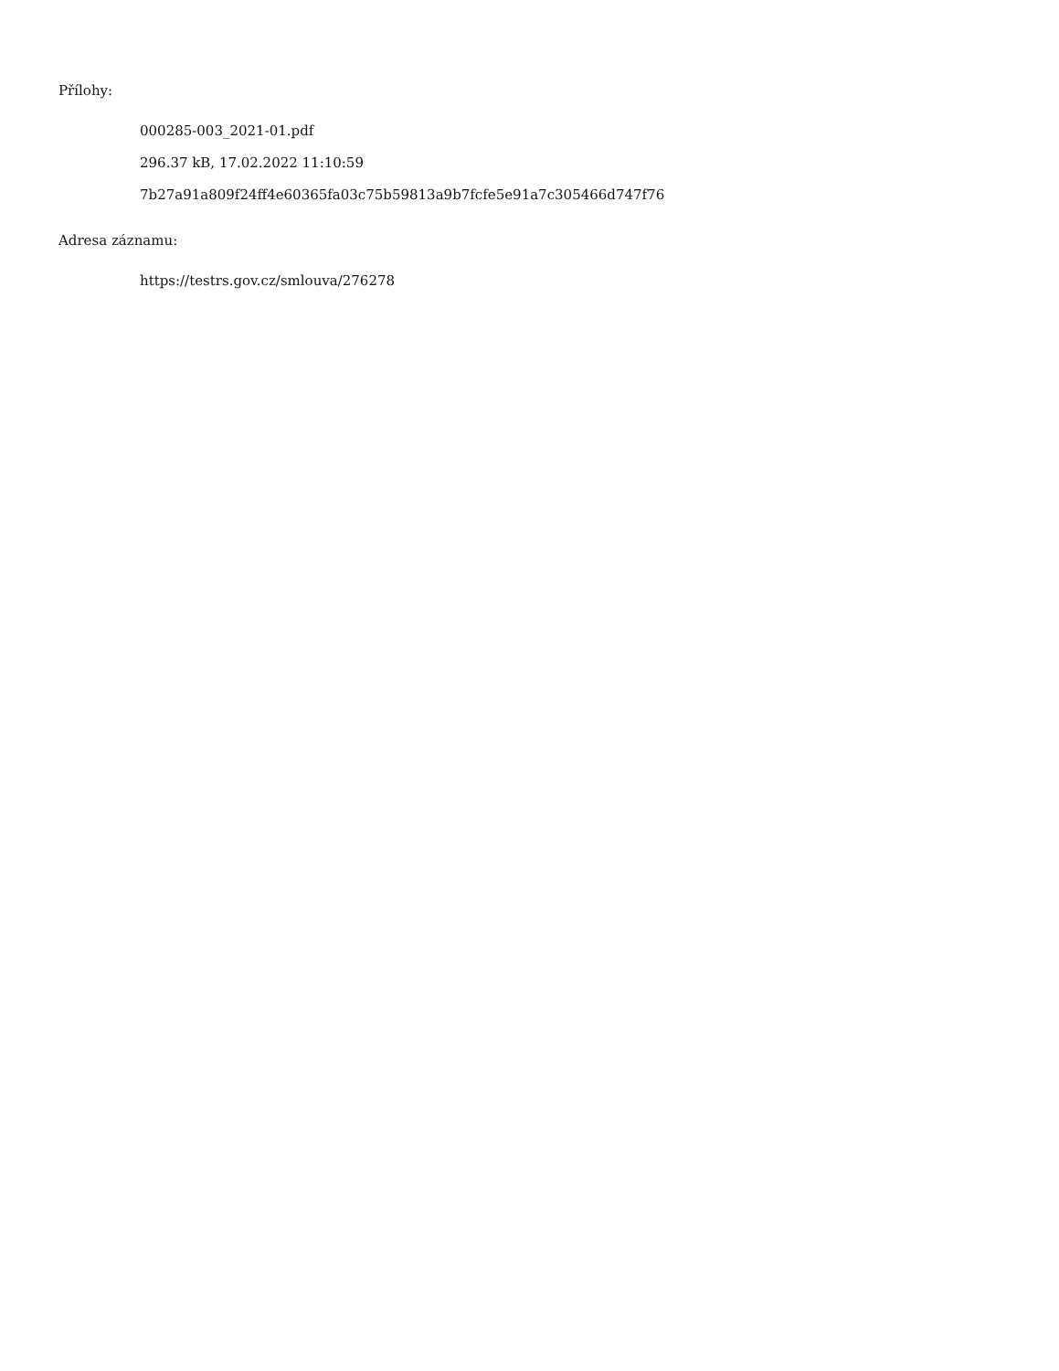Přílohy:
000285-003_2021-01.pdf
296.37 kB, 17.02.2022 11:10:59
7b27a91a809f24ff4e60365fa03c75b59813a9b7fcfe5e91a7c305466d747f76
Adresa záznamu:
https://testrs.gov.cz/smlouva/276278